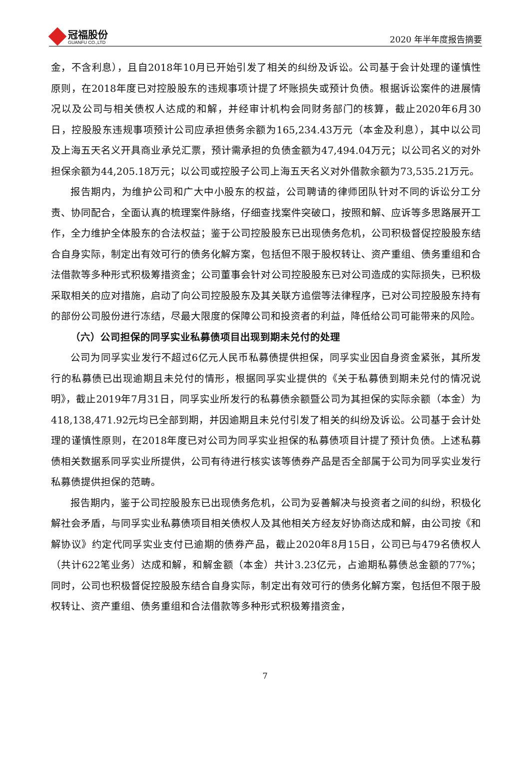冠福股份
GUANFU CO.,LTD
2020 年半年度报告摘要
金，不含利息），且自2018年10月已开始引发了相关的纠纷及诉讼。公司基于会计处理的谨慎性原则，在2018年度已对控股股东的违规事项计提了坏账损失或预计负债。根据诉讼案件的进展情况以及公司与相关债权人达成的和解，并经审计机构会同财务部门的核算，截止2020年6月30日，控股股东违规事项预计公司应承担债务余额为165,234.43万元（本金及利息），其中以公司及上海五天名义开具商业承兑汇票，预计需承担的负债金额为47,494.04万元；以公司名义的对外担保余额为44,205.18万元；以公司或控股子公司上海五天名义对外借款余额为73,535.21万元。
报告期内，为维护公司和广大中小股东的权益，公司聘请的律师团队针对不同的诉讼分工分责、协同配合，全面认真的梳理案件脉络，仔细查找案件突破口，按照和解、应诉等多思路展开工作，全力维护全体股东的合法权益；鉴于公司控股股东已出现债务危机，公司积极督促控股股东结合自身实际，制定出有效可行的债务化解方案，包括但不限于股权转让、资产重组、债务重组和合法借款等多种形式积极筹措资金；公司董事会针对公司控股股东已对公司造成的实际损失，已积极采取相关的应对措施，启动了向公司控股股东及其关联方追偿等法律程序，已对公司控股股东持有的部份公司股份进行冻结，尽最大限度的保障公司和投资者的利益，降低给公司可能带来的风险。
（六）公司担保的同孚实业私募债项目出现到期未兑付的处理
公司为同孚实业发行不超过6亿元人民币私募债提供担保，同孚实业因自身资金紧张，其所发行的私募债已出现逾期且未兑付的情形，根据同孚实业提供的《关于私募债到期未兑付的情况说明》，截止2019年7月31日，同孚实业所发行的私募债余额暨公司为其担保的实际余额（本金）为418,138,471.92元均已全部到期，并因逾期且未兑付引发了相关的纠纷及诉讼。公司基于会计处理的谨慎性原则，在2018年度已对公司为同孚实业担保的私募债项目计提了预计负债。上述私募债相关数据系同孚实业所提供，公司有待进行核实该等债券产品是否全部属于公司为同孚实业发行私募债提供担保的范畴。
报告期内，鉴于公司控股股东已出现债务危机，公司为妥善解决与投资者之间的纠纷，积极化解社会矛盾，与同孚实业私募债项目相关债权人及其他相关方经友好协商达成和解，由公司按《和解协议》约定代同孚实业支付已逾期的债券产品，截止2020年8月15日，公司已与479名债权人（共计622笔业务）达成和解，和解金额（本金）共计3.23亿元，占逾期私募债总金额的77%；同时，公司也积极督促控股股东结合自身实际，制定出有效可行的债务化解方案，包括但不限于股权转让、资产重组、债务重组和合法借款等多种形式积极筹措资金，
7